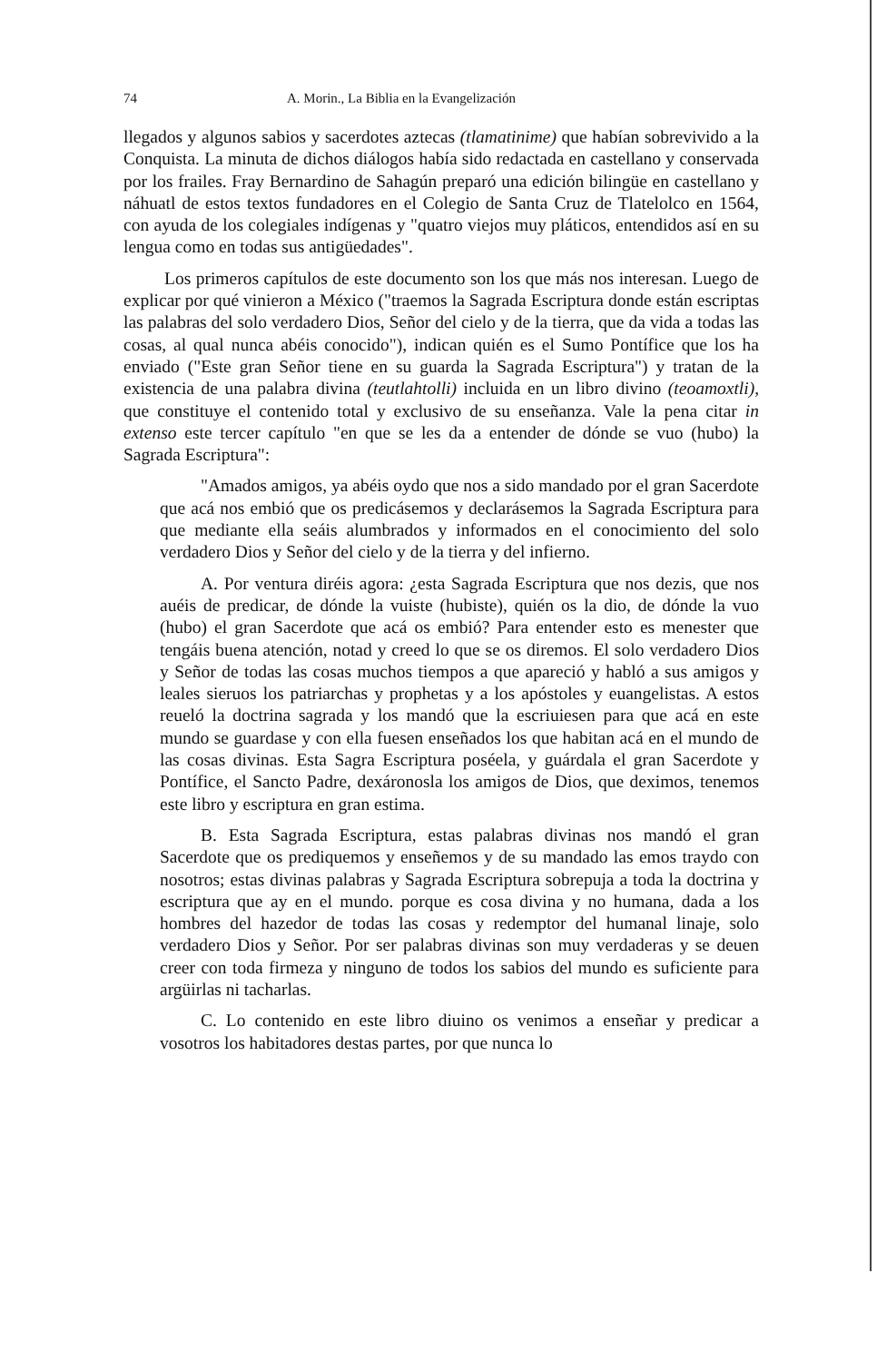74 A. Morin., La Biblia en la Evangelización
llegados y algunos sabios y sacerdotes aztecas (tlamatinime) que habían sobrevivido a la Conquista. La minuta de dichos diálogos había sido redactada en castellano y conservada por los frailes. Fray Bernardino de Sahagún preparó una edición bilingüe en castellano y náhuatl de estos textos fundadores en el Colegio de Santa Cruz de Tlatelolco en 1564, con ayuda de los colegiales indígenas y "quatro viejos muy pláticos, entendidos así en su lengua como en todas sus antigüedades".
Los primeros capítulos de este documento son los que más nos interesan. Luego de explicar por qué vinieron a México ("traemos la Sagrada Escriptura donde están escriptas las palabras del solo verdadero Dios, Señor del cielo y de la tierra, que da vida a todas las cosas, al qual nunca abéis conocido"), indican quién es el Sumo Pontífice que los ha enviado ("Este gran Señor tiene en su guarda la Sagrada Escriptura") y tratan de la existencia de una palabra divina (teutlahtolli) incluida en un libro divino (teoamoxtli), que constituye el contenido total y exclusivo de su enseñanza. Vale la pena citar in extenso este tercer capítulo "en que se les da a entender de dónde se vuo (hubo) la Sagrada Escriptura":
"Amados amigos, ya abéis oydo que nos a sido mandado por el gran Sacerdote que acá nos embió que os predicásemos y declarásemos la Sagrada Escriptura para que mediante ella seáis alumbrados y informados en el conocimiento del solo verdadero Dios y Señor del cielo y de la tierra y del infierno.
A. Por ventura diréis agora: ¿esta Sagrada Escriptura que nos dezis, que nos auéis de predicar, de dónde la vuiste (hubiste), quién os la dio, de dónde la vuo (hubo) el gran Sacerdote que acá os embió? Para entender esto es menester que tengáis buena atención, notad y creed lo que se os diremos. El solo verdadero Dios y Señor de todas las cosas muchos tiempos a que apareció y habló a sus amigos y leales sieruos los patriarchas y prophetas y a los apóstoles y euangelistas. A estos reueló la doctrina sagrada y los mandó que la escriuiesen para que acá en este mundo se guardase y con ella fuesen enseñados los que habitan acá en el mundo de las cosas divinas. Esta Sagra Escriptura poséela, y guárdala el gran Sacerdote y Pontífice, el Sancto Padre, dexáronosla los amigos de Dios, que deximos, tenemos este libro y escriptura en gran estima.
B. Esta Sagrada Escriptura, estas palabras divinas nos mandó el gran Sacerdote que os prediquemos y enseñemos y de su mandado las emos traydo con nosotros; estas divinas palabras y Sagrada Escriptura sobrepuja a toda la doctrina y escriptura que ay en el mundo. porque es cosa divina y no humana, dada a los hombres del hazedor de todas las cosas y redemptor del humanal linaje, solo verdadero Dios y Señor. Por ser palabras divinas son muy verdaderas y se deuen creer con toda firmeza y ninguno de todos los sabios del mundo es suficiente para argüirlas ni tacharlas.
C. Lo contenido en este libro diuino os venimos a enseñar y predicar a vosotros los habitadores destas partes, por que nunca lo